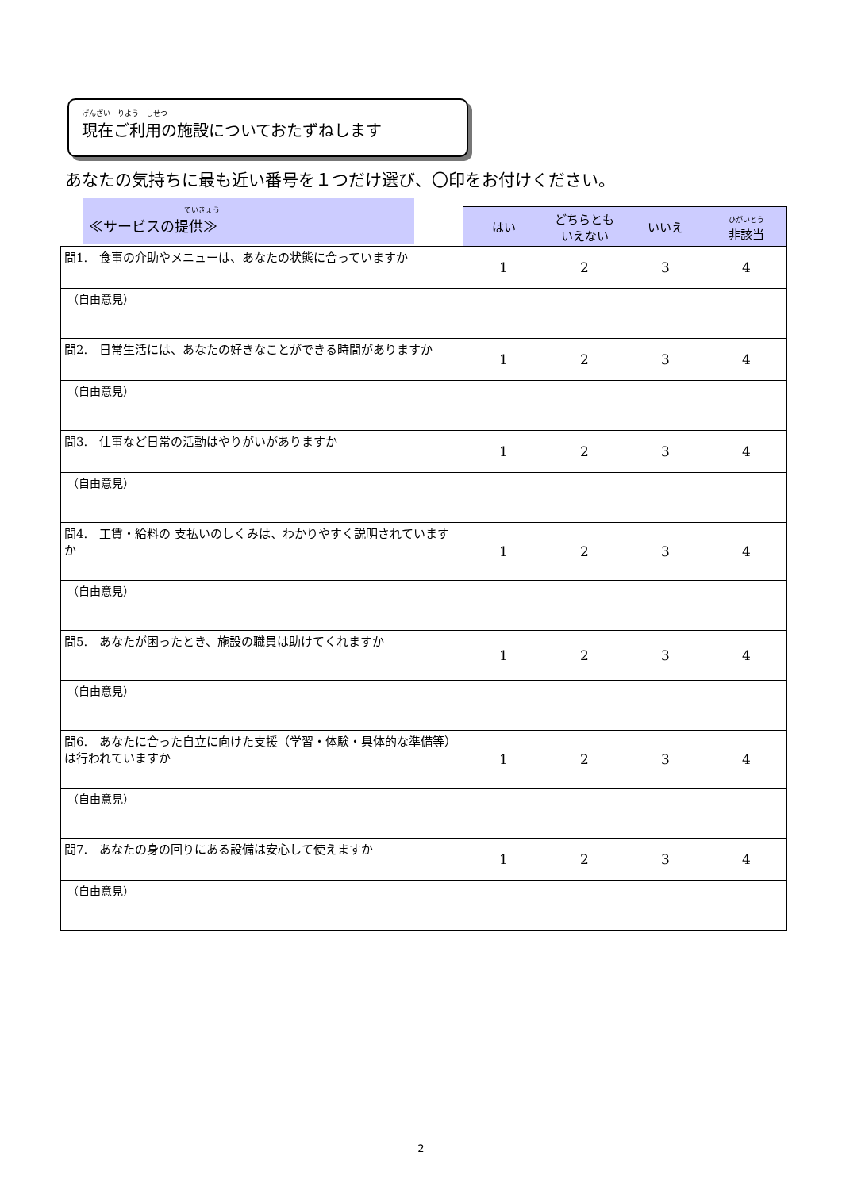げんざい　りよう　しせつ
現在ご利用の施設についておたずねします
あなたの気持ちに最も近い番号を１つだけ選び、〇印をお付けください。
ていきょう
≪サービスの提供≫
| | はい | どちらとも いえない | いいえ | ひがいとう 非該当 |
| 問1. 食事の介助やメニューは、あなたの状態に合っていますか | 1 | 2 | 3 | 4 |
| （自由意見） | | | | |
| 問2. 日常生活には、あなたの好きなことができる時間がありますか | 1 | 2 | 3 | 4 |
| （自由意見） | | | | |
| 問3. 仕事など日常の活動はやりがいがありますか | 1 | 2 | 3 | 4 |
| （自由意見） | | | | |
| 問4. 工賃・給料の 支払いのしくみは、わかりやすく説明されていますか | 1 | 2 | 3 | 4 |
| （自由意見） | | | | |
| 問5. あなたが困ったとき、施設の職員は助けてくれますか | 1 | 2 | 3 | 4 |
| （自由意見） | | | | |
| 問6. あなたに合った自立に向けた支援（学習・体験・具体的な準備等）は行われていますか | 1 | 2 | 3 | 4 |
| （自由意見） | | | | |
| 問7. あなたの身の回りにある設備は安心して使えますか | 1 | 2 | 3 | 4 |
| （自由意見） | | | | |
2